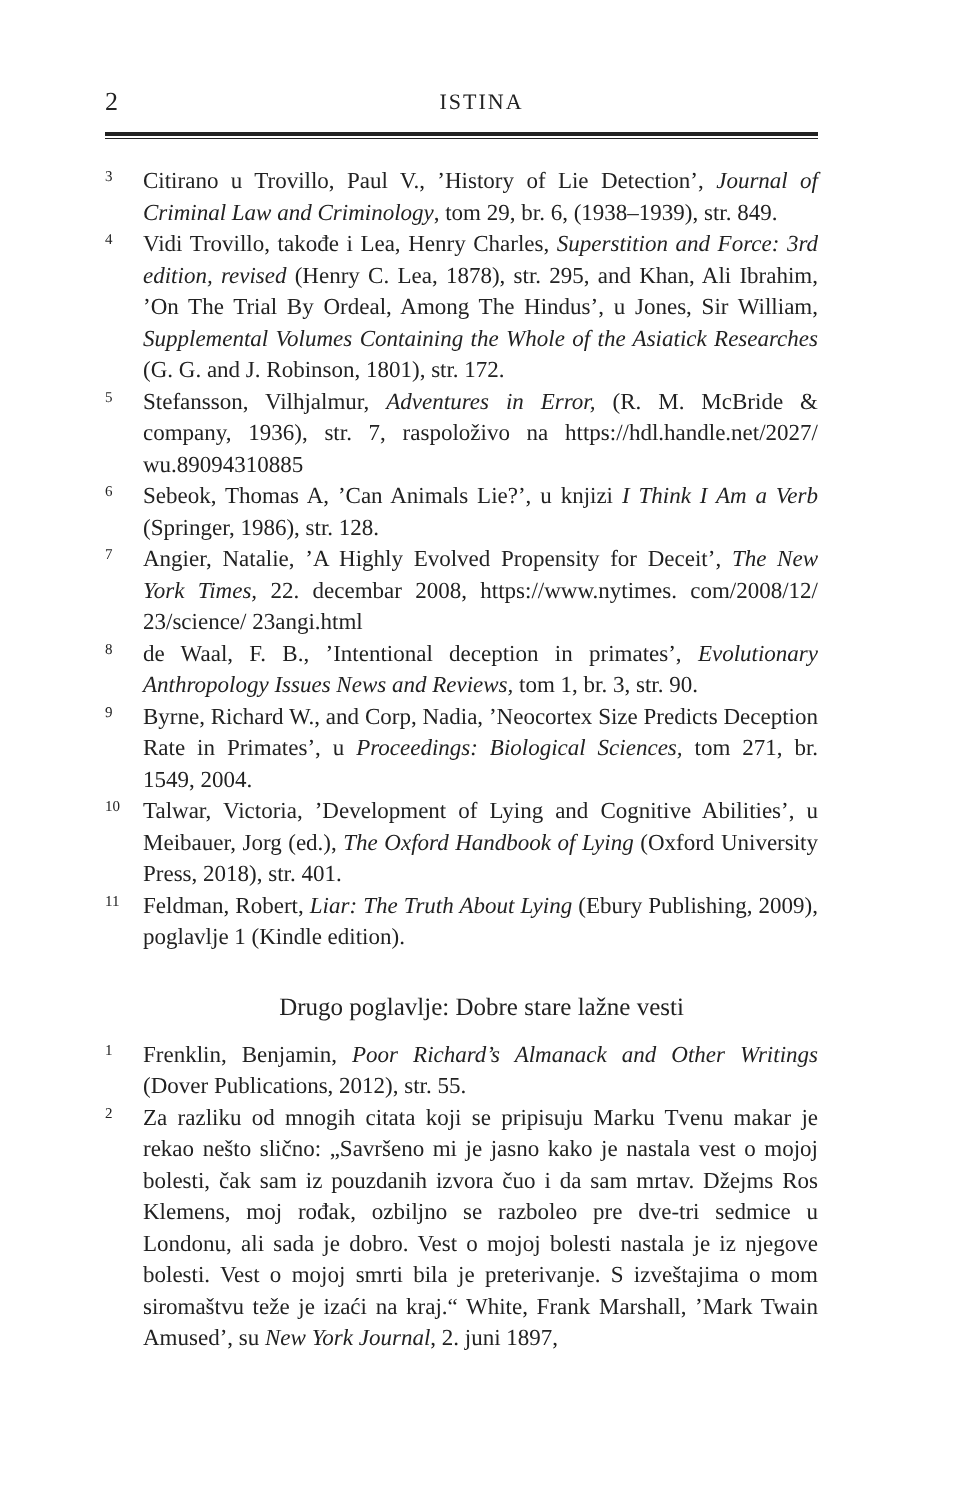2 ISTINA
3 Citirano u Trovillo, Paul V., ’History of Lie Detection’, Journal of Criminal Law and Criminology, tom 29, br. 6, (1938–1939), str. 849.
4 Vidi Trovillo, takođe i Lea, Henry Charles, Superstition and Force: 3rd edition, revised (Henry C. Lea, 1878), str. 295, and Khan, Ali Ibrahim, ’On The Trial By Ordeal, Among The Hindus’, u Jones, Sir William, Supplemental Volumes Containing the Whole of the Asiatick Researches (G. G. and J. Robinson, 1801), str. 172.
5 Stefansson, Vilhjalmur, Adventures in Error, (R. M. McBride & company, 1936), str. 7, raspoloživo na https://hdl.handle.net/2027/ wu.89094310885
6 Sebeok, Thomas A, ’Can Animals Lie?’, u knjizi I Think I Am a Verb (Springer, 1986), str. 128.
7 Angier, Natalie, ’A Highly Evolved Propensity for Deceit’, The New York Times, 22. decembar 2008, https://www.nytimes. com/2008/12/ 23/science/ 23angi.html
8 de Waal, F. B., ’Intentional deception in primates’, Evolutionary Anthropology Issues News and Reviews, tom 1, br. 3, str. 90.
9 Byrne, Richard W., and Corp, Nadia, ’Neocortex Size Predicts Deception Rate in Primates’, u Proceedings: Biological Sciences, tom 271, br. 1549, 2004.
10 Talwar, Victoria, ’Development of Lying and Cognitive Abilities’, u Meibauer, Jorg (ed.), The Oxford Handbook of Lying (Oxford University Press, 2018), str. 401.
11 Feldman, Robert, Liar: The Truth About Lying (Ebury Publishing, 2009), poglavlje 1 (Kindle edition).
Drugo poglavlje: Dobre stare lažne vesti
1 Frenklin, Benjamin, Poor Richard’s Almanack and Other Writings (Dover Publications, 2012), str. 55.
2 Za razliku od mnogih citata koji se pripisuju Marku Tvenu makar je rekao nešto slično: „Savršeno mi je jasno kako je nastala vest o mojoj bolesti, čak sam iz pouzdanih izvora čuo i da sam mrtav. Džejms Ros Klemens, moj rođak, ozbiljno se razboleo pre dve-tri sedmice u Londonu, ali sada je dobro. Vest o mojoj bolesti nastala je iz njegove bolesti. Vest o mojoj smrti bila je preterivanje. S izveštajima o mom siromaštvu teže je izaći na kraj.“ White, Frank Marshall, ’Mark Twain Amused’, su New York Journal, 2. juni 1897,